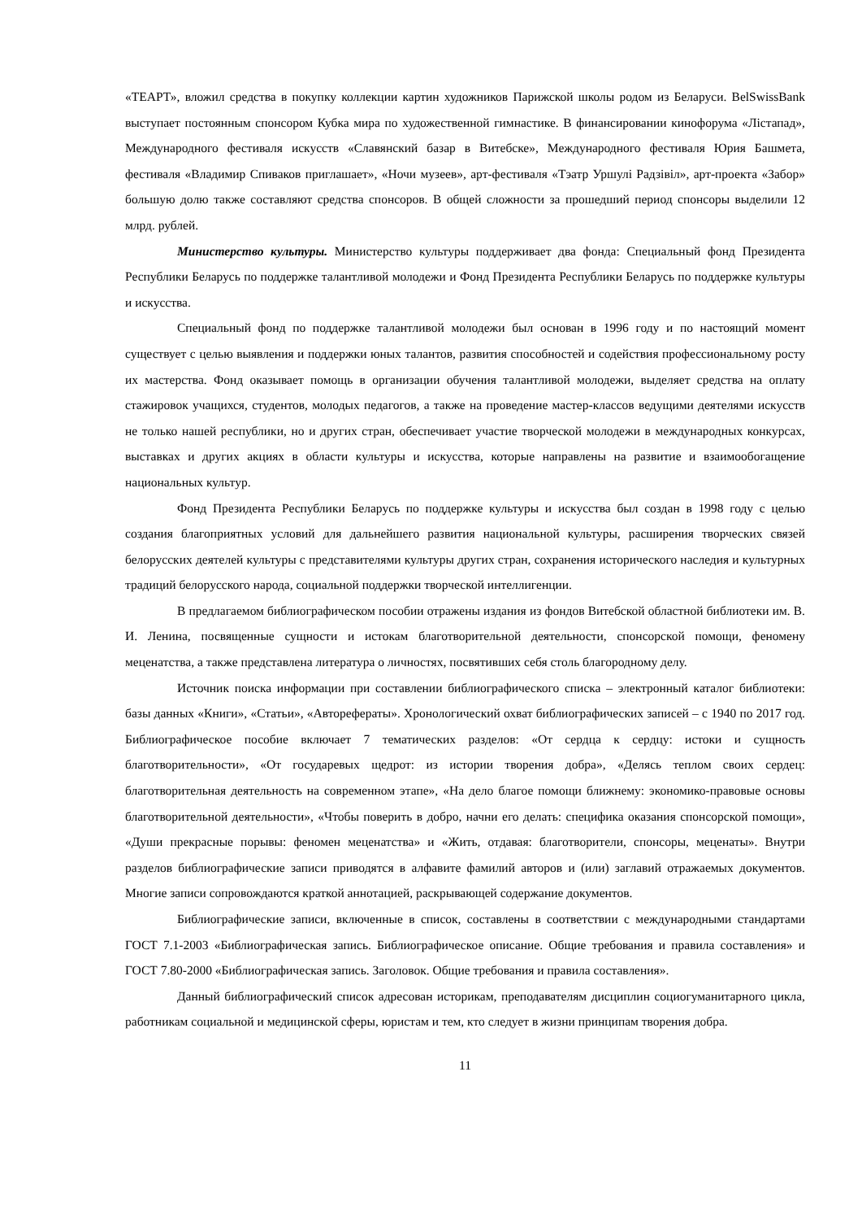«ТЕАРТ», вложил средства в покупку коллекции картин художников Парижской школы родом из Беларуси. BelSwissBank выступает постоянным спонсором Кубка мира по художественной гимнастике. В финансировании кинофорума «Лістапад», Международного фестиваля искусств «Славянский базар в Витебске», Международного фестиваля Юрия Башмета, фестиваля «Владимир Спиваков приглашает», «Ночи музеев», арт-фестиваля «Тэатр Уршулі Радзівіл», арт-проекта «Забор» большую долю также составляют средства спонсоров. В общей сложности за прошедший период спонсоры выделили 12 млрд. рублей.
Министерство культуры. Министерство культуры поддерживает два фонда: Специальный фонд Президента Республики Беларусь по поддержке талантливой молодежи и Фонд Президента Республики Беларусь по поддержке культуры и искусства.
Специальный фонд по поддержке талантливой молодежи был основан в 1996 году и по настоящий момент существует с целью выявления и поддержки юных талантов, развития способностей и содействия профессиональному росту их мастерства. Фонд оказывает помощь в организации обучения талантливой молодежи, выделяет средства на оплату стажировок учащихся, студентов, молодых педагогов, а также на проведение мастер-классов ведущими деятелями искусств не только нашей республики, но и других стран, обеспечивает участие творческой молодежи в международных конкурсах, выставках и других акциях в области культуры и искусства, которые направлены на развитие и взаимообогащение национальных культур.
Фонд Президента Республики Беларусь по поддержке культуры и искусства был создан в 1998 году с целью создания благоприятных условий для дальнейшего развития национальной культуры, расширения творческих связей белорусских деятелей культуры с представителями культуры других стран, сохранения исторического наследия и культурных традиций белорусского народа, социальной поддержки творческой интеллигенции.
В предлагаемом библиографическом пособии отражены издания из фондов Витебской областной библиотеки им. В. И. Ленина, посвященные сущности и истокам благотворительной деятельности, спонсорской помощи, феномену меценатства, а также представлена литература о личностях, посвятивших себя столь благородному делу.
Источник поиска информации при составлении библиографического списка – электронный каталог библиотеки: базы данных «Книги», «Статьи», «Авторефераты». Хронологический охват библиографических записей – с 1940 по 2017 год. Библиографическое пособие включает 7 тематических разделов: «От сердца к сердцу: истоки и сущность благотворительности», «От государевых щедрот: из истории творения добра», «Делясь теплом своих сердец: благотворительная деятельность на современном этапе», «На дело благое помощи ближнему: экономико-правовые основы благотворительной деятельности», «Чтобы поверить в добро, начни его делать: специфика оказания спонсорской помощи», «Души прекрасные порывы: феномен меценатства» и «Жить, отдавая: благотворители, спонсоры, меценаты». Внутри разделов библиографические записи приводятся в алфавите фамилий авторов и (или) заглавий отражаемых документов. Многие записи сопровождаются краткой аннотацией, раскрывающей содержание документов.
Библиографические записи, включенные в список, составлены в соответствии с международными стандартами ГОСТ 7.1-2003 «Библиографическая запись. Библиографическое описание. Общие требования и правила составления» и ГОСТ 7.80-2000 «Библиографическая запись. Заголовок. Общие требования и правила составления».
Данный библиографический список адресован историкам, преподавателям дисциплин социогуманитарного цикла, работникам социальной и медицинской сферы, юристам и тем, кто следует в жизни принципам творения добра.
11